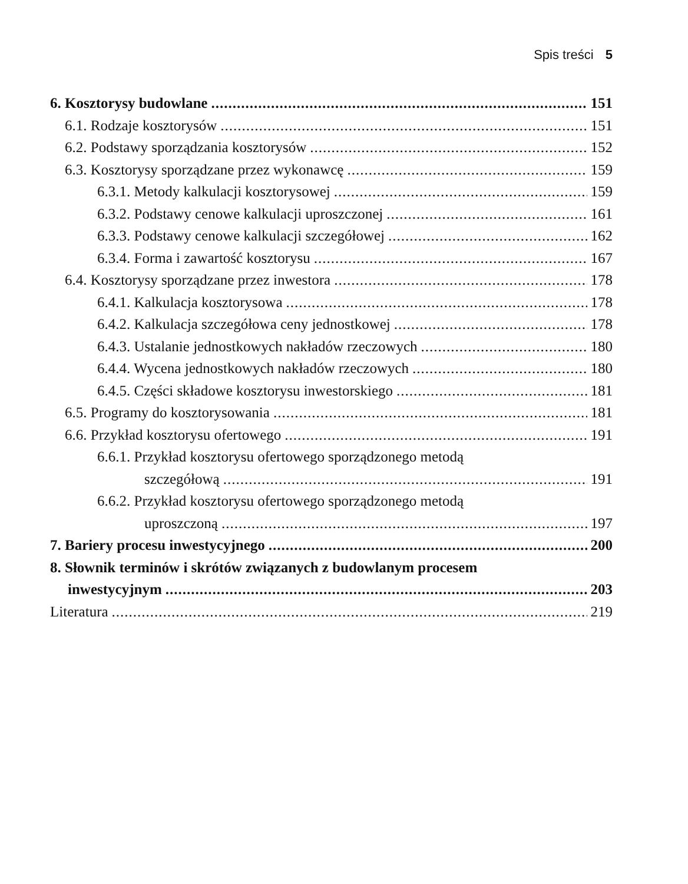Spis treści 5
6. Kosztorysy budowlane 151
6.1. Rodzaje kosztorysów 151
6.2. Podstawy sporządzania kosztorysów 152
6.3. Kosztorysy sporządzane przez wykonawcę 159
6.3.1. Metody kalkulacji kosztorysowej 159
6.3.2. Podstawy cenowe kalkulacji uproszczonej 161
6.3.3. Podstawy cenowe kalkulacji szczegółowej 162
6.3.4. Forma i zawartość kosztorysu 167
6.4. Kosztorysy sporządzane przez inwestora 178
6.4.1. Kalkulacja kosztorysowa 178
6.4.2. Kalkulacja szczegółowa ceny jednostkowej 178
6.4.3. Ustalanie jednostkowych nakładów rzeczowych 180
6.4.4. Wycena jednostkowych nakładów rzeczowych 180
6.4.5. Części składowe kosztorysu inwestorskiego 181
6.5. Programy do kosztorysowania 181
6.6. Przykład kosztorysu ofertowego 191
6.6.1. Przykład kosztorysu ofertowego sporządzonego metodą
szczegółową 191
6.6.2. Przykład kosztorysu ofertowego sporządzonego metodą
uproszczoną 197
7. Bariery procesu inwestycyjnego 200
8. Słownik terminów i skrótów związanych z budowlanym procesem
inwestycyjnym 203
Literatura 219